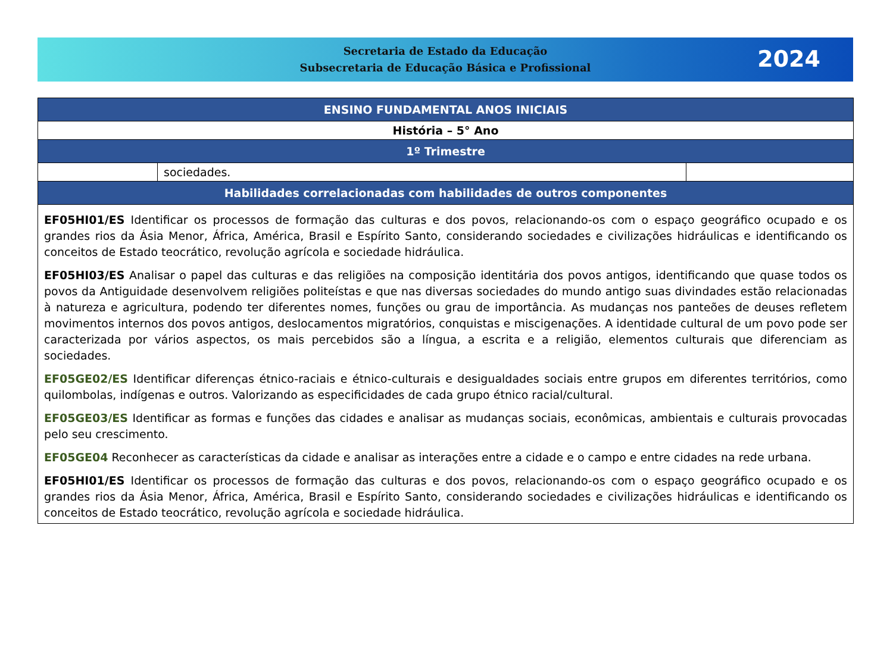Secretaria de Estado da Educação
Subsecretaria de Educação Básica e Profissional
2024
| ENSINO FUNDAMENTAL ANOS INICIAIS | | |
| --- | --- | --- |
| História – 5° Ano | | |
| 1º Trimestre | | |
| | sociedades. | |
| Habilidades correlacionadas com habilidades de outros componentes | | |
| EF05HI01/ES Identificar os processos de formação das culturas e dos povos, relacionando-os com o espaço geográfico ocupado e os grandes rios da Ásia Menor, África, América, Brasil e Espírito Santo, considerando sociedades e civilizações hidráulicas e identificando os conceitos de Estado teocrático, revolução agrícola e sociedade hidráulica. EF05HI03/ES Analisar o papel das culturas e das religiões na composição identitária dos povos antigos, identificando que quase todos os povos da Antiguidade desenvolvem religiões politeístas e que nas diversas sociedades do mundo antigo suas divindades estão relacionadas à natureza e agricultura, podendo ter diferentes nomes, funções ou grau de importância. As mudanças nos panteões de deuses refletem movimentos internos dos povos antigos, deslocamentos migratórios, conquistas e miscigenações. A identidade cultural de um povo pode ser caracterizada por vários aspectos, os mais percebidos são a língua, a escrita e a religião, elementos culturais que diferenciam as sociedades. EF05GE02/ES Identificar diferenças étnico-raciais e étnico-culturais e desigualdades sociais entre grupos em diferentes territórios, como quilombolas, indígenas e outros. Valorizando as especificidades de cada grupo étnico racial/cultural. EF05GE03/ES Identificar as formas e funções das cidades e analisar as mudanças sociais, econômicas, ambientais e culturais provocadas pelo seu crescimento. EF05GE04 Reconhecer as características da cidade e analisar as interações entre a cidade e o campo e entre cidades na rede urbana. EF05HI01/ES Identificar os processos de formação das culturas e dos povos, relacionando-os com o espaço geográfico ocupado e os grandes rios da Ásia Menor, África, América, Brasil e Espírito Santo, considerando sociedades e civilizações hidráulicas e identificando os conceitos de Estado teocrático, revolução agrícola e sociedade hidráulica. | | |